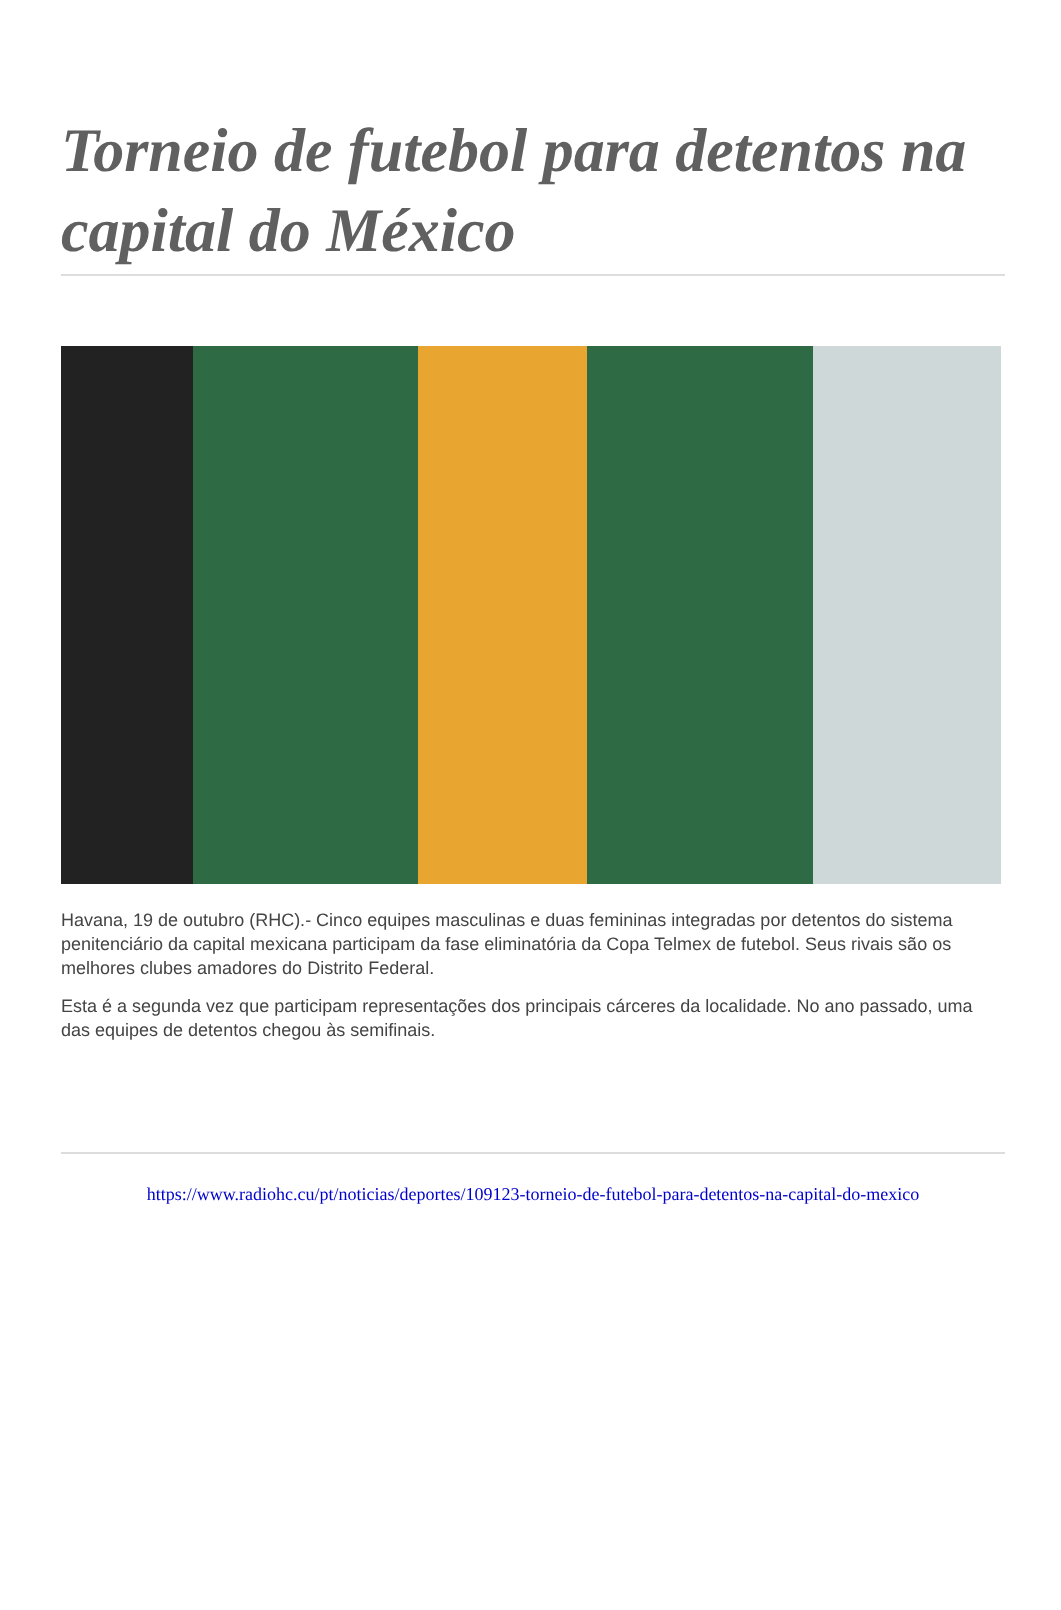Torneio de futebol para detentos na capital do México
Havana, 19 de outubro (RHC).- Cinco equipes masculinas e duas femininas integradas por detentos do sistema penitenciário da capital mexicana participam da fase eliminatória da Copa Telmex de futebol. Seus rivais são os melhores clubes amadores do Distrito Federal.
Esta é a segunda vez que participam representações dos principais cárceres da localidade. No ano passado, uma das equipes de detentos chegou às semifinais.
https://www.radiohc.cu/pt/noticias/deportes/109123-torneio-de-futebol-para-detentos-na-capital-do-mexico